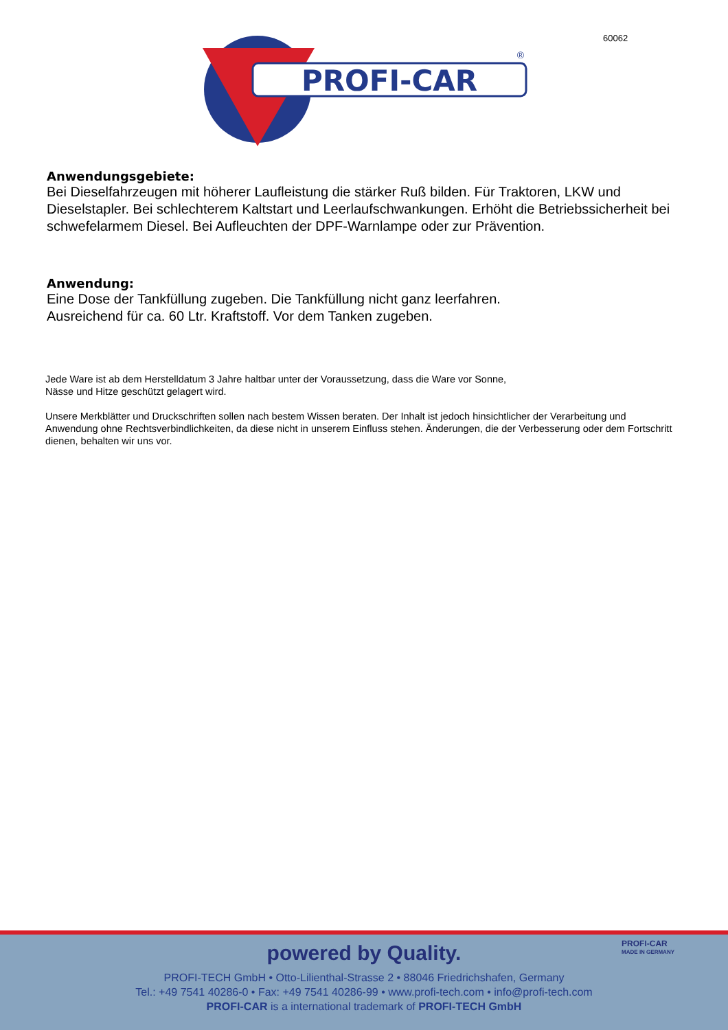60062
PROFI-CAR
®
Anwendungsgebiete:
Bei Dieselfahrzeugen mit höherer Laufleistung die stärker Ruß bilden. Für Traktoren, LKW und Dieselstapler. Bei schlechterem Kaltstart und Leerlaufschwankungen. Erhöht die Betriebssicherheit bei schwefelarmem Diesel. Bei Aufleuchten der DPF-Warnlampe oder zur Prävention.
Anwendung:
Eine Dose der Tankfüllung zugeben. Die Tankfüllung nicht ganz leerfahren.
Ausreichend für ca. 60 Ltr. Kraftstoff. Vor dem Tanken zugeben.
Jede Ware ist ab dem Herstelldatum 3 Jahre haltbar unter der Voraussetzung, dass die Ware vor Sonne,
Nässe und Hitze geschützt gelagert wird.
Unsere Merkblätter und Druckschriften sollen nach bestem Wissen beraten. Der Inhalt ist jedoch hinsichtlicher der Verarbeitung und Anwendung ohne Rechtsverbindlichkeiten, da diese nicht in unserem Einfluss stehen. Änderungen, die der Verbesserung oder dem Fortschritt dienen, behalten wir uns vor.
PROFI-CAR
MADE IN GERMANY
powered by Quality.
PROFI-TECH GmbH • Otto-Lilienthal-Strasse 2 • 88046 Friedrichshafen, Germany
Tel.: +49 7541 40286-0 • Fax: +49 7541 40286-99 • www.profi-tech.com • info@profi-tech.com
PROFI-CAR is a international trademark of PROFI-TECH GmbH